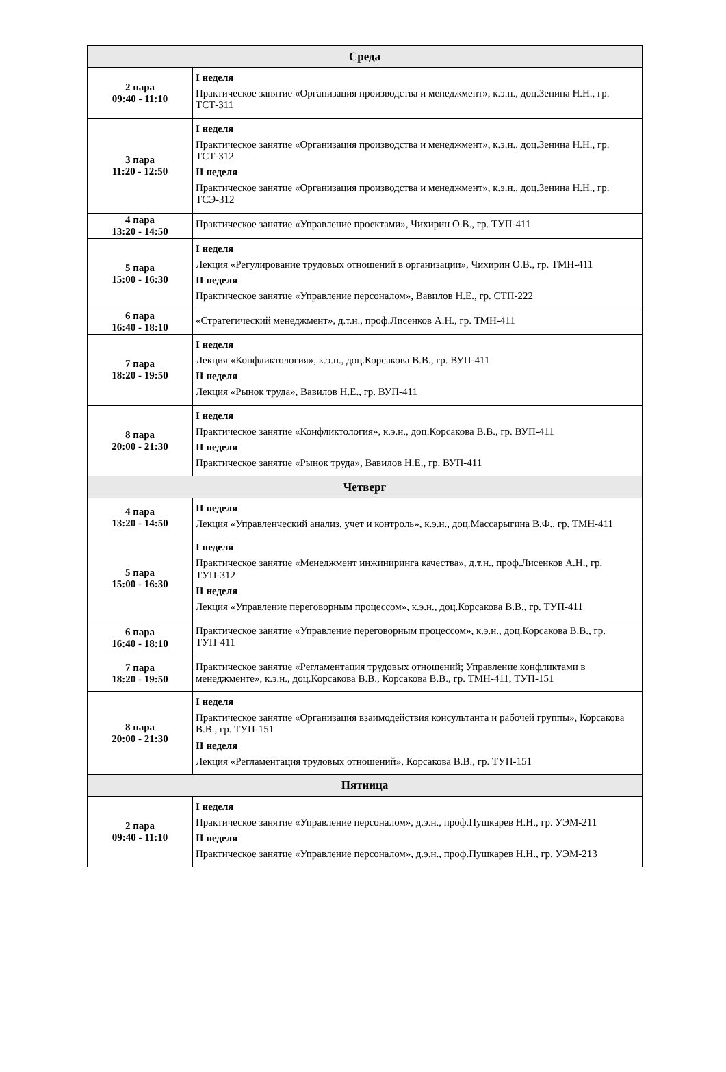| Среда | |
| --- | --- |
| 2 пара 09:40 - 11:10 | I неделя Практическое занятие «Организация производства и менеджмент», к.э.н., доц.Зенина Н.Н., гр. ТСТ-311 |
| 3 пара 11:20 - 12:50 | I неделя Практическое занятие «Организация производства и менеджмент», к.э.н., доц.Зенина Н.Н., гр. ТСТ-312 II неделя Практическое занятие «Организация производства и менеджмент», к.э.н., доц.Зенина Н.Н., гр. ТСЭ-312 |
| 4 пара 13:20 - 14:50 | Практическое занятие «Управление проектами», Чихирин О.В., гр. ТУП-411 |
| 5 пара 15:00 - 16:30 | I неделя Лекция «Регулирование трудовых отношений в организации», Чихирин О.В., гр. ТМН-411 II неделя Практическое занятие «Управление персоналом», Вавилов Н.Е., гр. СТП-222 |
| 6 пара 16:40 - 18:10 | «Стратегический менеджмент», д.т.н., проф.Лисенков А.Н., гр. ТМН-411 |
| 7 пара 18:20 - 19:50 | I неделя Лекция «Конфликтология», к.э.н., доц.Корсакова В.В., гр. ВУП-411 II неделя Лекция «Рынок труда», Вавилов Н.Е., гр. ВУП-411 |
| 8 пара 20:00 - 21:30 | I неделя Практическое занятие «Конфликтология», к.э.н., доц.Корсакова В.В., гр. ВУП-411 II неделя Практическое занятие «Рынок труда», Вавилов Н.Е., гр. ВУП-411 |
| Четверг | |
| 4 пара 13:20 - 14:50 | II неделя Лекция «Управленческий анализ, учет и контроль», к.э.н., доц.Массарыгина В.Ф., гр. ТМН-411 |
| 5 пара 15:00 - 16:30 | I неделя Практическое занятие «Менеджмент инжиниринга качества», д.т.н., проф.Лисенков А.Н., гр. ТУП-312 II неделя Лекция «Управление переговорным процессом», к.э.н., доц.Корсакова В.В., гр. ТУП-411 |
| 6 пара 16:40 - 18:10 | Практическое занятие «Управление переговорным процессом», к.э.н., доц.Корсакова В.В., гр. ТУП-411 |
| 7 пара 18:20 - 19:50 | Практическое занятие «Регламентация трудовых отношений; Управление конфликтами в менеджменте», к.э.н., доц.Корсакова В.В., Корсакова В.В., гр. ТМН-411, ТУП-151 |
| 8 пара 20:00 - 21:30 | I неделя Практическое занятие «Организация взаимодействия консультанта и рабочей группы», Корсакова В.В., гр. ТУП-151 II неделя Лекция «Регламентация трудовых отношений», Корсакова В.В., гр. ТУП-151 |
| Пятница | |
| 2 пара 09:40 - 11:10 | I неделя Практическое занятие «Управление персоналом», д.э.н., проф.Пушкарев Н.Н., гр. УЭМ-211 II неделя Практическое занятие «Управление персоналом», д.э.н., проф.Пушкарев Н.Н., гр. УЭМ-213 |